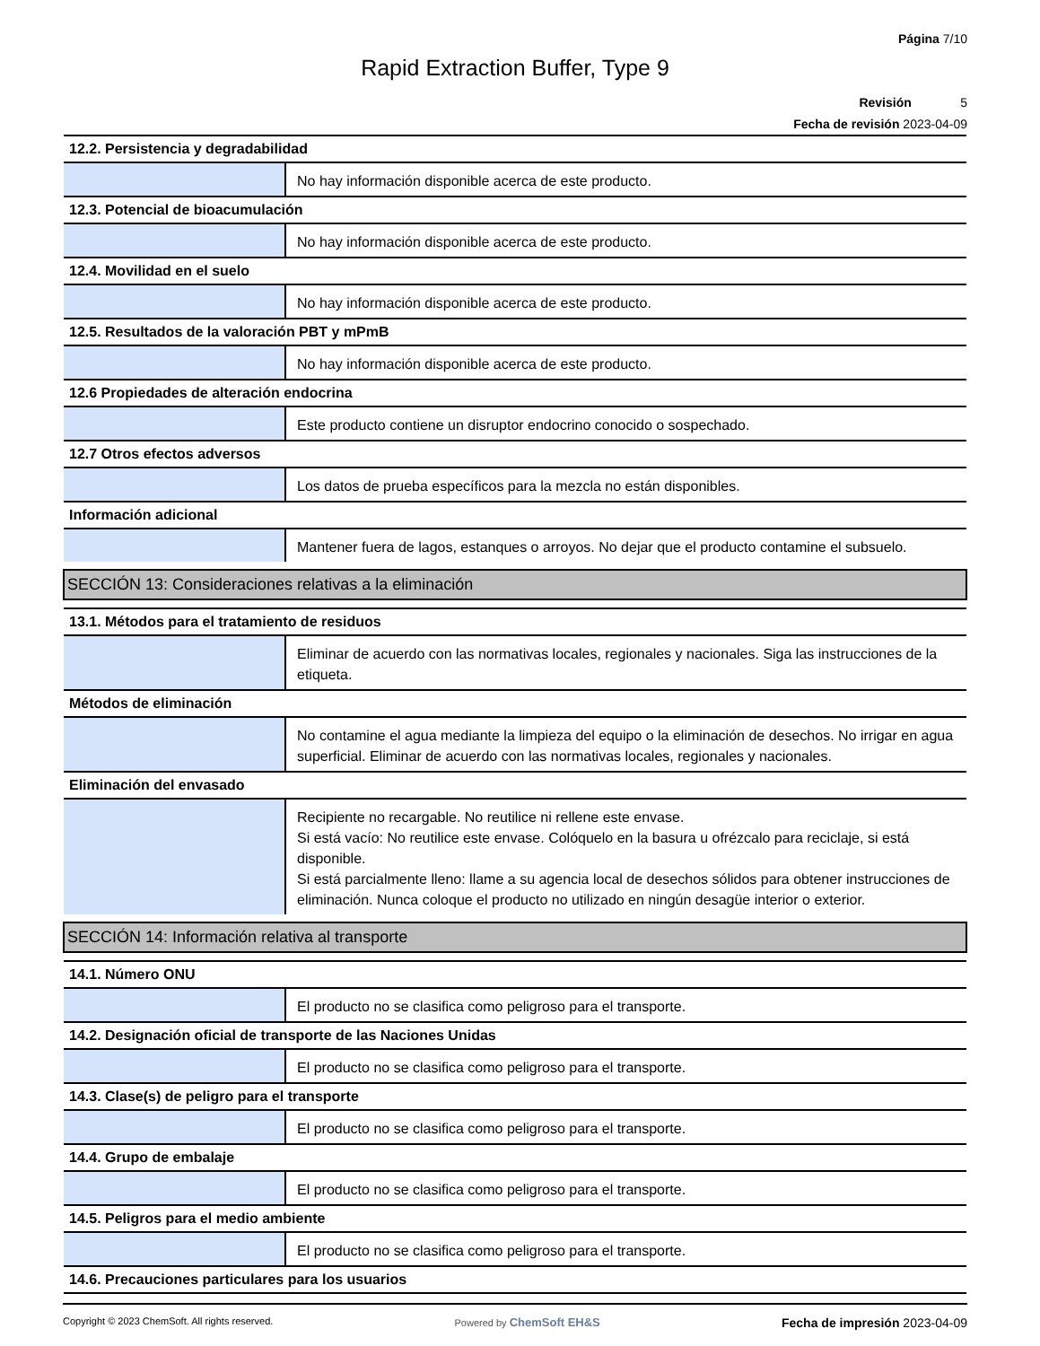Página 7/10
Rapid Extraction Buffer, Type 9
Revisión 5
Fecha de revisión 2023-04-09
| 12.2. Persistencia y degradabilidad | |
| | No hay información disponible acerca de este producto. |
| 12.3. Potencial de bioacumulación | |
| | No hay información disponible acerca de este producto. |
| 12.4. Movilidad en el suelo | |
| | No hay información disponible acerca de este producto. |
| 12.5. Resultados de la valoración PBT y mPmB | |
| | No hay información disponible acerca de este producto. |
| 12.6 Propiedades de alteración endocrina | |
| | Este producto contiene un disruptor endocrino conocido o sospechado. |
| 12.7 Otros efectos adversos | |
| | Los datos de prueba específicos para la mezcla no están disponibles. |
| Información adicional | |
| | Mantener fuera de lagos, estanques o arroyos. No dejar que el producto contamine el subsuelo. |
| SECCIÓN 13: Consideraciones relativas a la eliminación | |
| 13.1. Métodos para el tratamiento de residuos | |
| | Eliminar de acuerdo con las normativas locales, regionales y nacionales. Siga las instrucciones de la etiqueta. |
| Métodos de eliminación | |
| | No contamine el agua mediante la limpieza del equipo o la eliminación de desechos. No irrigar en agua superficial. Eliminar de acuerdo con las normativas locales, regionales y nacionales. |
| Eliminación del envasado | |
| | Recipiente no recargable. No reutilice ni rellene este envase. Si está vacío: No reutilice este envase. Colóquelo en la basura u ofrézcalo para reciclaje, si está disponible. Si está parcialmente lleno: llame a su agencia local de desechos sólidos para obtener instrucciones de eliminación. Nunca coloque el producto no utilizado en ningún desagüe interior o exterior. |
| SECCIÓN 14: Información relativa al transporte | |
| 14.1. Número ONU | |
| | El producto no se clasifica como peligroso para el transporte. |
| 14.2. Designación oficial de transporte de las Naciones Unidas | |
| | El producto no se clasifica como peligroso para el transporte. |
| 14.3. Clase(s) de peligro para el transporte | |
| | El producto no se clasifica como peligroso para el transporte. |
| 14.4. Grupo de embalaje | |
| | El producto no se clasifica como peligroso para el transporte. |
| 14.5. Peligros para el medio ambiente | |
| | El producto no se clasifica como peligroso para el transporte. |
| 14.6. Precauciones particulares para los usuarios | |
Copyright © 2023 ChemSoft. All rights reserved.
Powered by ChemSoft EH&S Fecha de impresión 2023-04-09